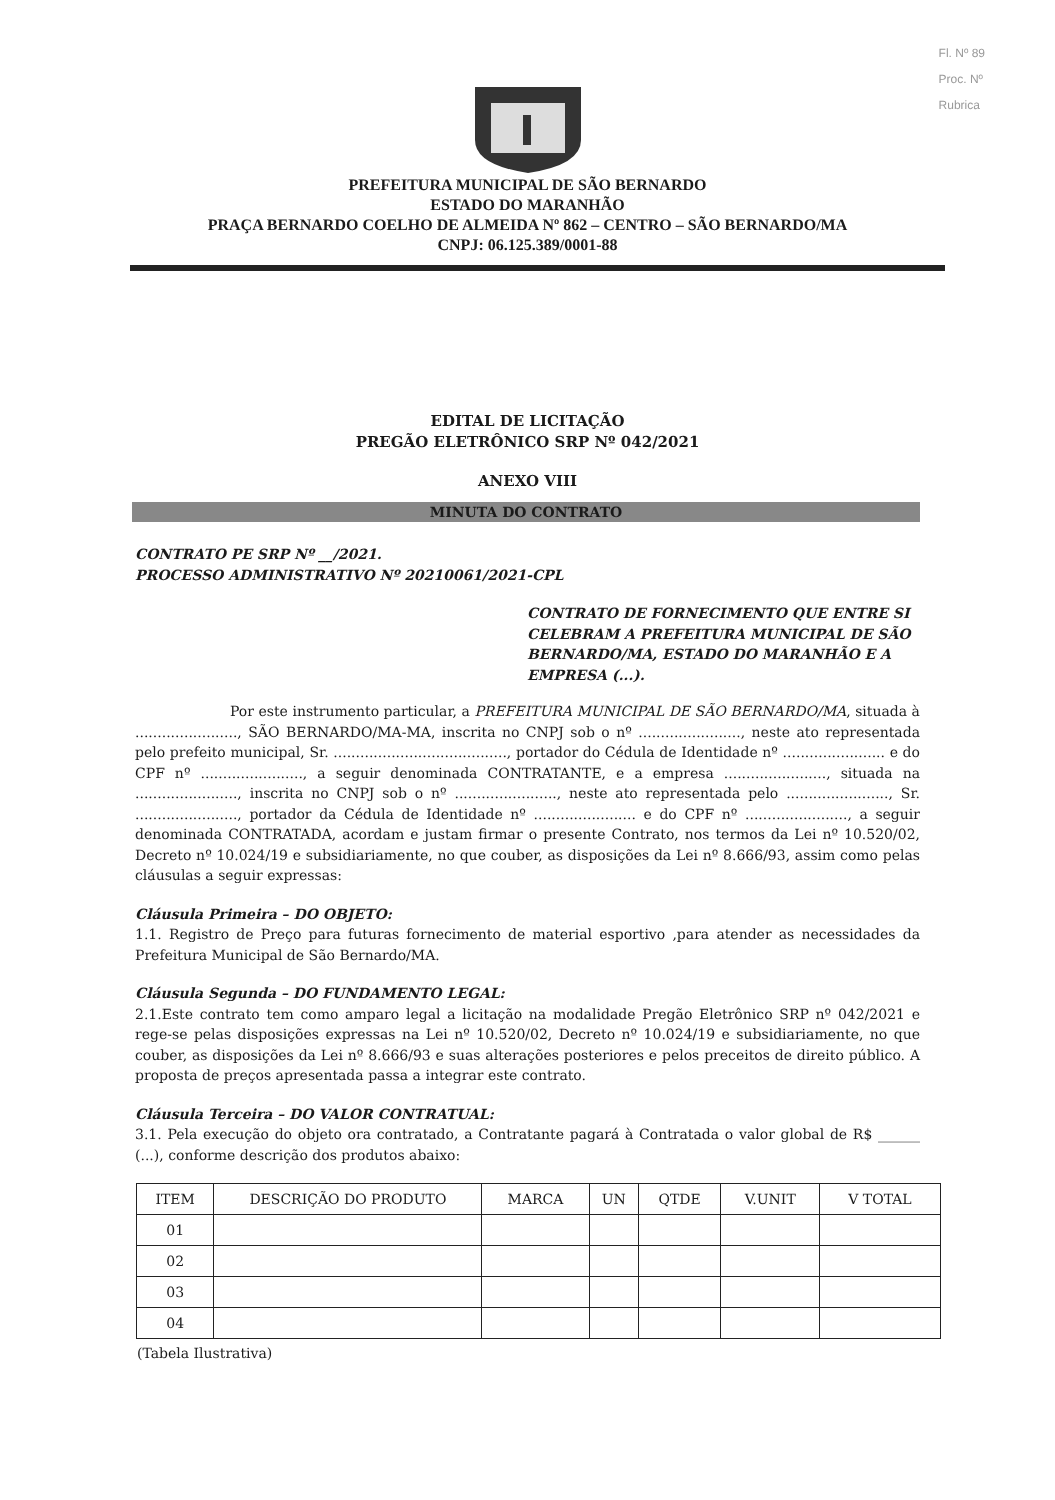Fl. Nº 89
Proc. Nº
Rubrica
PREFEITURA MUNICIPAL DE SÃO BERNARDO
ESTADO DO MARANHÃO
PRAÇA BERNARDO COELHO DE ALMEIDA Nº 862 – CENTRO – SÃO BERNARDO/MA
CNPJ: 06.125.389/0001-88
EDITAL DE LICITAÇÃO
PREGÃO ELETRÔNICO SRP Nº 042/2021
ANEXO VIII
MINUTA DO CONTRATO
CONTRATO PE SRP Nº __/2021.
PROCESSO ADMINISTRATIVO Nº 20210061/2021-CPL
CONTRATO DE FORNECIMENTO QUE ENTRE SI CELEBRAM A PREFEITURA MUNICIPAL DE SÃO BERNARDO/MA, ESTADO DO MARANHÃO E A EMPRESA (...).
Por este instrumento particular, a PREFEITURA MUNICIPAL DE SÃO BERNARDO/MA, situada à ......................., SÃO BERNARDO/MA-MA, inscrita no CNPJ sob o nº ......................., neste ato representada pelo prefeito municipal, Sr. ......................................., portador do Cédula de Identidade nº ....................... e do CPF nº ......................., a seguir denominada CONTRATANTE, e a empresa ......................., situada na ......................., inscrita no CNPJ sob o nº ......................., neste ato representada pelo ......................., Sr. ......................., portador da Cédula de Identidade nº ....................... e do CPF nº ......................., a seguir denominada CONTRATADA, acordam e justam firmar o presente Contrato, nos termos da Lei nº 10.520/02, Decreto nº 10.024/19 e subsidiariamente, no que couber, as disposições da Lei nº 8.666/93, assim como pelas cláusulas a seguir expressas:
Cláusula Primeira – DO OBJETO:
1.1. Registro de Preço para futuras fornecimento de material esportivo ,para atender as necessidades da Prefeitura Municipal de São Bernardo/MA.
Cláusula Segunda – DO FUNDAMENTO LEGAL:
2.1.Este contrato tem como amparo legal a licitação na modalidade Pregão Eletrônico SRP nº 042/2021 e rege-se pelas disposições expressas na Lei nº 10.520/02, Decreto nº 10.024/19 e subsidiariamente, no que couber, as disposições da Lei nº 8.666/93 e suas alterações posteriores e pelos preceitos de direito público. A proposta de preços apresentada passa a integrar este contrato.
Cláusula Terceira – DO VALOR CONTRATUAL:
3.1. Pela execução do objeto ora contratado, a Contratante pagará à Contratada o valor global de R$ ______ (...), conforme descrição dos produtos abaixo:
| ITEM | DESCRIÇÃO DO PRODUTO | MARCA | UN | QTDE | V.UNIT | V TOTAL |
| --- | --- | --- | --- | --- | --- | --- |
| 01 | | | | | | |
| 02 | | | | | | |
| 03 | | | | | | |
| 04 | | | | | | |
(Tabela Ilustrativa)